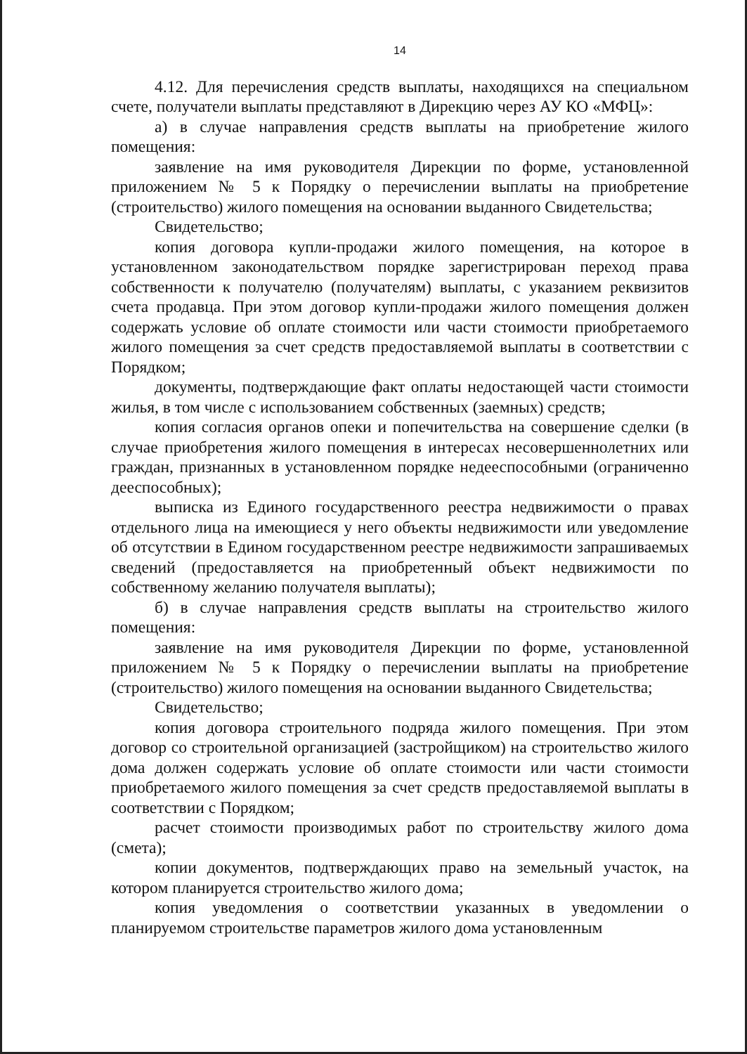14
4.12. Для перечисления средств выплаты, находящихся на специальном счете, получатели выплаты представляют в Дирекцию через АУ КО «МФЦ»:
а) в случае направления средств выплаты на приобретение жилого помещения:
заявление на имя руководителя Дирекции по форме, установленной приложением № 5 к Порядку о перечислении выплаты на приобретение (строительство) жилого помещения на основании выданного Свидетельства;
Свидетельство;
копия договора купли-продажи жилого помещения, на которое в установленном законодательством порядке зарегистрирован переход права собственности к получателю (получателям) выплаты, с указанием реквизитов счета продавца. При этом договор купли-продажи жилого помещения должен содержать условие об оплате стоимости или части стоимости приобретаемого жилого помещения за счет средств предоставляемой выплаты в соответствии с Порядком;
документы, подтверждающие факт оплаты недостающей части стоимости жилья, в том числе с использованием собственных (заемных) средств;
копия согласия органов опеки и попечительства на совершение сделки (в случае приобретения жилого помещения в интересах несовершеннолетних или граждан, признанных в установленном порядке недееспособными (ограниченно дееспособных);
выписка из Единого государственного реестра недвижимости о правах отдельного лица на имеющиеся у него объекты недвижимости или уведомление об отсутствии в Едином государственном реестре недвижимости запрашиваемых сведений (предоставляется на приобретенный объект недвижимости по собственному желанию получателя выплаты);
б) в случае направления средств выплаты на строительство жилого помещения:
заявление на имя руководителя Дирекции по форме, установленной приложением № 5 к Порядку о перечислении выплаты на приобретение (строительство) жилого помещения на основании выданного Свидетельства;
Свидетельство;
копия договора строительного подряда жилого помещения. При этом договор со строительной организацией (застройщиком) на строительство жилого дома должен содержать условие об оплате стоимости или части стоимости приобретаемого жилого помещения за счет средств предоставляемой выплаты в соответствии с Порядком;
расчет стоимости производимых работ по строительству жилого дома (смета);
копии документов, подтверждающих право на земельный участок, на котором планируется строительство жилого дома;
копия уведомления о соответствии указанных в уведомлении о планируемом строительстве параметров жилого дома установленным